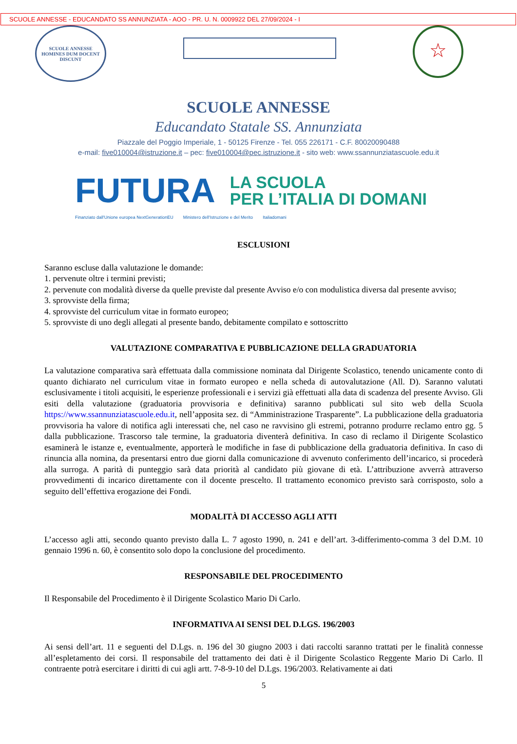SCUOLE ANNESSE - EDUCANDATO SS ANNUNZIATA - AOO - PR. U. N. 0009922 DEL 27/09/2024 - I
SCUOLE ANNESSE
HOMINES DUM DOCENT DISCUNT
☆
SCUOLE ANNESSE
Educandato Statale SS. Annunziata
Piazzale del Poggio Imperiale, 1 - 50125 Firenze - Tel. 055 226171 - C.F. 80020090488
e-mail: five010004@istruzione.it – pec: five010004@pec.istruzione.it - sito web: www.ssannunziatascuole.edu.it
FUTURA
LA SCUOLA
PER L’ITALIA DI DOMANI
Finanziato dall'Unione europea NextGenerationEU Ministero dell'Istruzione e del Merito Italiadomani
ESCLUSIONI
Saranno escluse dalla valutazione le domande:
1. pervenute oltre i termini previsti;
2. pervenute con modalità diverse da quelle previste dal presente Avviso e/o con modulistica diversa dal presente avviso;
3. sprovviste della firma;
4. sprovviste del curriculum vitae in formato europeo;
5. sprovviste di uno degli allegati al presente bando, debitamente compilato e sottoscritto
VALUTAZIONE COMPARATIVA E PUBBLICAZIONE DELLA GRADUATORIA
La valutazione comparativa sarà effettuata dalla commissione nominata dal Dirigente Scolastico, tenendo unicamente conto di quanto dichiarato nel curriculum vitae in formato europeo e nella scheda di autovalutazione (All. D). Saranno valutati esclusivamente i titoli acquisiti, le esperienze professionali e i servizi già effettuati alla data di scadenza del presente Avviso. Gli esiti della valutazione (graduatoria provvisoria e definitiva) saranno pubblicati sul sito web della Scuola https://www.ssannunziatascuole.edu.it, nell’apposita sez. di “Amministrazione Trasparente”. La pubblicazione della graduatoria provvisoria ha valore di notifica agli interessati che, nel caso ne ravvisino gli estremi, potranno produrre reclamo entro gg. 5 dalla pubblicazione. Trascorso tale termine, la graduatoria diventerà definitiva. In caso di reclamo il Dirigente Scolastico esaminerà le istanze e, eventualmente, apporterà le modifiche in fase di pubblicazione della graduatoria definitiva. In caso di rinuncia alla nomina, da presentarsi entro due giorni dalla comunicazione di avvenuto conferimento dell’incarico, si procederà alla surroga. A parità di punteggio sarà data priorità al candidato più giovane di età. L’attribuzione avverrà attraverso provvedimenti di incarico direttamente con il docente prescelto. Il trattamento economico previsto sarà corrisposto, solo a seguito dell’effettiva erogazione dei Fondi.
MODALITÀ DI ACCESSO AGLI ATTI
L’accesso agli atti, secondo quanto previsto dalla L. 7 agosto 1990, n. 241 e dell’art. 3-differimento-comma 3 del D.M. 10 gennaio 1996 n. 60, è consentito solo dopo la conclusione del procedimento.
RESPONSABILE DEL PROCEDIMENTO
Il Responsabile del Procedimento è il Dirigente Scolastico Mario Di Carlo.
INFORMATIVA AI SENSI DEL D.LGS. 196/2003
Ai sensi dell’art. 11 e seguenti del D.Lgs. n. 196 del 30 giugno 2003 i dati raccolti saranno trattati per le finalità connesse all’espletamento dei corsi. Il responsabile del trattamento dei dati è il Dirigente Scolastico Reggente Mario Di Carlo. Il contraente potrà esercitare i diritti di cui agli artt. 7-8-9-10 del D.Lgs. 196/2003. Relativamente ai dati
5